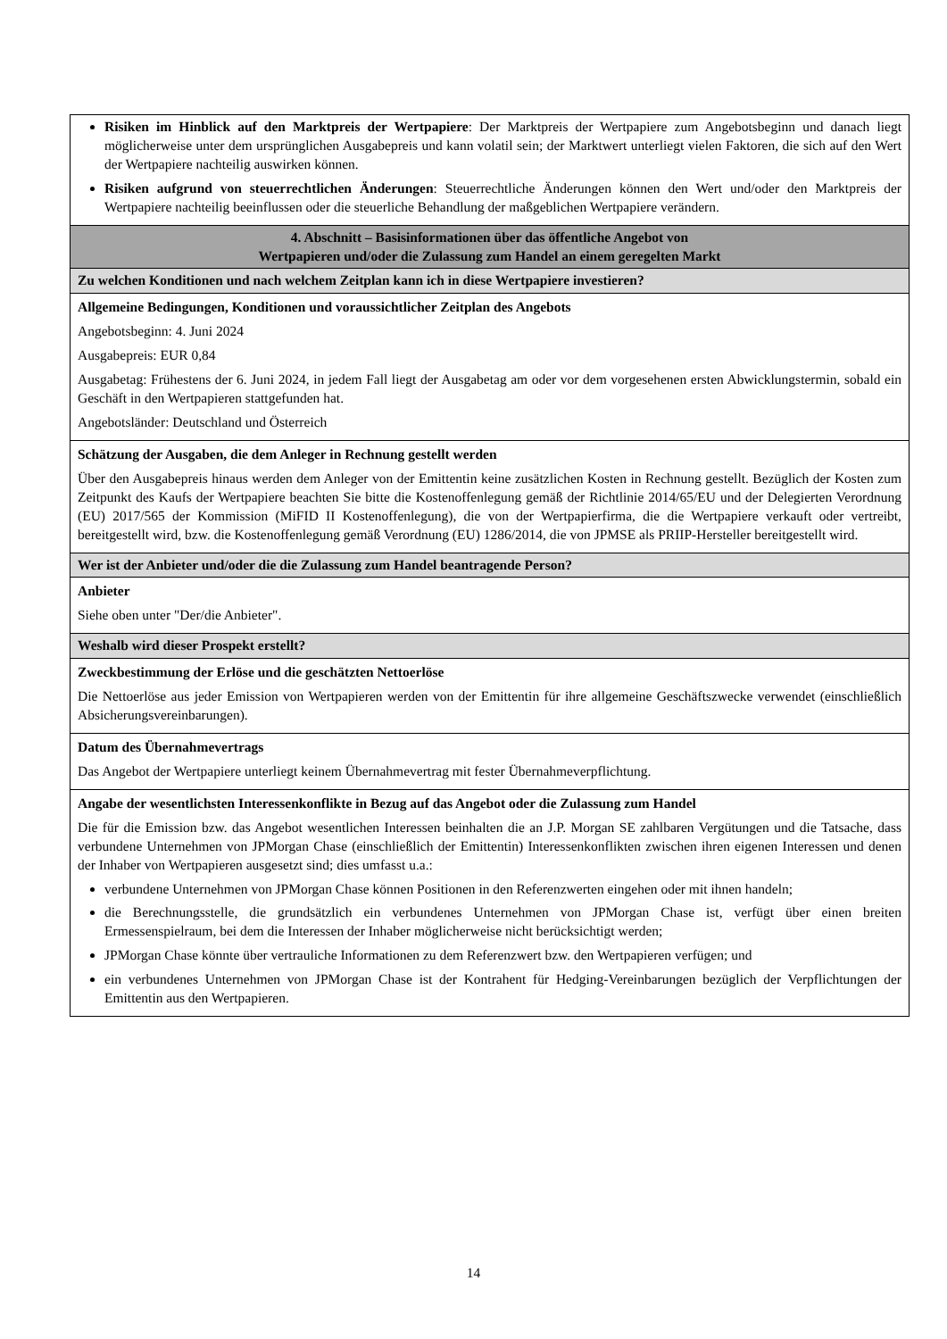| Risiken im Hinblick auf den Marktpreis der Wertpapiere : Der Marktpreis der Wertpapiere zum Angebotsbeginn und danach liegt möglicherweise unter dem ursprünglichen Ausgabepreis und kann volatil sein; der Marktwert unterliegt vielen Faktoren, die sich auf den Wert der Wertpapiere nachteilig auswirken können. Risiken aufgrund von steuerrechtlichen Änderungen : Steuerrechtliche Änderungen können den Wert und/oder den Marktpreis der Wertpapiere nachteilig beeinflussen oder die steuerliche Behandlung der maßgeblichen Wertpapiere verändern. |
| 4. Abschnitt – Basisinformationen über das öffentliche Angebot von Wertpapieren und/oder die Zulassung zum Handel an einem geregelten Markt |
| Zu welchen Konditionen und nach welchem Zeitplan kann ich in diese Wertpapiere investieren? |
| Allgemeine Bedingungen, Konditionen und voraussichtlicher Zeitplan des Angebots Angebotsbeginn: 4. Juni 2024 Ausgabepreis: EUR 0,84 Ausgabetag: Frühestens der 6. Juni 2024, in jedem Fall liegt der Ausgabetag am oder vor dem vorgesehenen ersten Abwicklungstermin, sobald ein Geschäft in den Wertpapieren stattgefunden hat. Angebotsländer: Deutschland und Österreich |
| Schätzung der Ausgaben, die dem Anleger in Rechnung gestellt werden Über den Ausgabepreis hinaus werden dem Anleger von der Emittentin keine zusätzlichen Kosten in Rechnung gestellt. Bezüglich der Kosten zum Zeitpunkt des Kaufs der Wertpapiere beachten Sie bitte die Kostenoffenlegung gemäß der Richtlinie 2014/65/EU und der Delegierten Verordnung (EU) 2017/565 der Kommission (MiFID II Kostenoffenlegung), die von der Wertpapierfirma, die die Wertpapiere verkauft oder vertreibt, bereitgestellt wird, bzw. die Kostenoffenlegung gemäß Verordnung (EU) 1286/2014, die von JPMSE als PRIIP-Hersteller bereitgestellt wird. |
| Wer ist der Anbieter und/oder die die Zulassung zum Handel beantragende Person? |
| Anbieter Siehe oben unter "Der/die Anbieter". |
| Weshalb wird dieser Prospekt erstellt? |
| Zweckbestimmung der Erlöse und die geschätzten Nettoerlöse Die Nettoerlöse aus jeder Emission von Wertpapieren werden von der Emittentin für ihre allgemeine Geschäftszwecke verwendet (einschließlich Absicherungsvereinbarungen). |
| Datum des Übernahmevertrags Das Angebot der Wertpapiere unterliegt keinem Übernahmevertrag mit fester Übernahmeverpflichtung. |
| Angabe der wesentlichsten Interessenkonflikte in Bezug auf das Angebot oder die Zulassung zum Handel Die für die Emission bzw. das Angebot wesentlichen Interessen beinhalten die an J.P. Morgan SE zahlbaren Vergütungen und die Tatsache, dass verbundene Unternehmen von JPMorgan Chase (einschließlich der Emittentin) Interessenkonflikten zwischen ihren eigenen Interessen und denen der Inhaber von Wertpapieren ausgesetzt sind; dies umfasst u.a.: verbundene Unternehmen von JPMorgan Chase können Positionen in den Referenzwerten eingehen oder mit ihnen handeln; die Berechnungsstelle, die grundsätzlich ein verbundenes Unternehmen von JPMorgan Chase ist, verfügt über einen breiten Ermessenspielraum, bei dem die Interessen der Inhaber möglicherweise nicht berücksichtigt werden; JPMorgan Chase könnte über vertrauliche Informationen zu dem Referenzwert bzw. den Wertpapieren verfügen; und ein verbundenes Unternehmen von JPMorgan Chase ist der Kontrahent für Hedging-Vereinbarungen bezüglich der Verpflichtungen der Emittentin aus den Wertpapieren. |
14